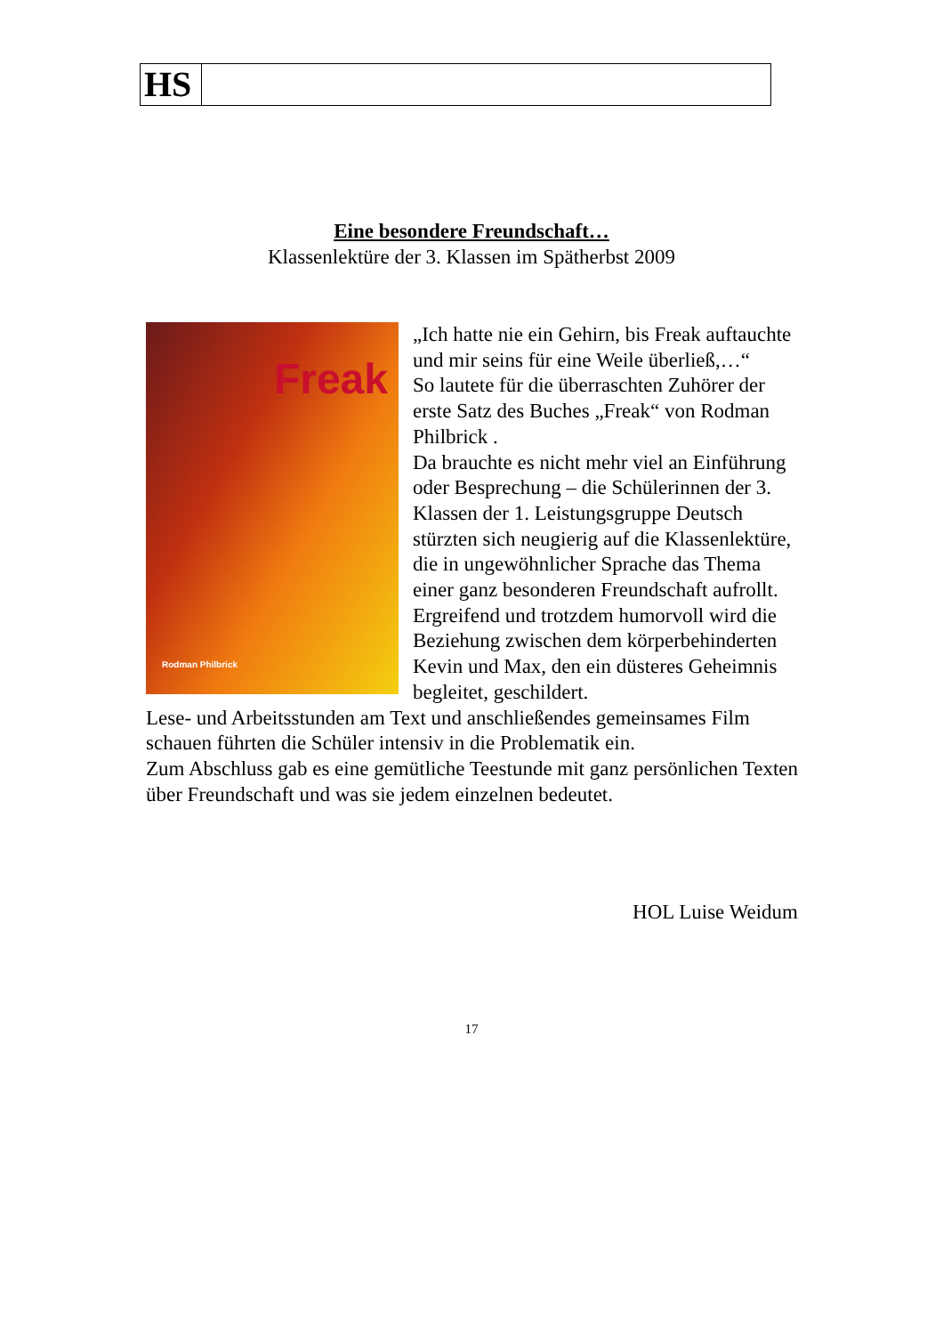| HS | |
Eine besondere Freundschaft…
Klassenlektüre der 3. Klassen im Spätherbst 2009
Freak
Rodman Philbrick
„Ich hatte nie ein Gehirn, bis Freak auftauchte und mir seins für eine Weile überließ,…“
So lautete für die überraschten Zuhörer der erste Satz des Buches „Freak“ von Rodman Philbrick .
Da brauchte es nicht mehr viel an Einführung oder Besprechung – die Schülerinnen der 3. Klassen der 1. Leistungsgruppe Deutsch stürzten sich neugierig auf die Klassenlektüre, die in ungewöhnlicher Sprache das Thema einer ganz besonderen Freundschaft aufrollt. Ergreifend und trotzdem humorvoll wird die Beziehung zwischen dem körperbehinderten Kevin und Max, den ein düsteres Geheimnis begleitet, geschildert.
Lese- und Arbeitsstunden am Text und anschließendes gemeinsames Film schauen führten die Schüler intensiv in die Problematik ein.
Zum Abschluss gab es eine gemütliche Teestunde mit ganz persönlichen Texten über Freundschaft und was sie jedem einzelnen bedeutet.
HOL Luise Weidum
17